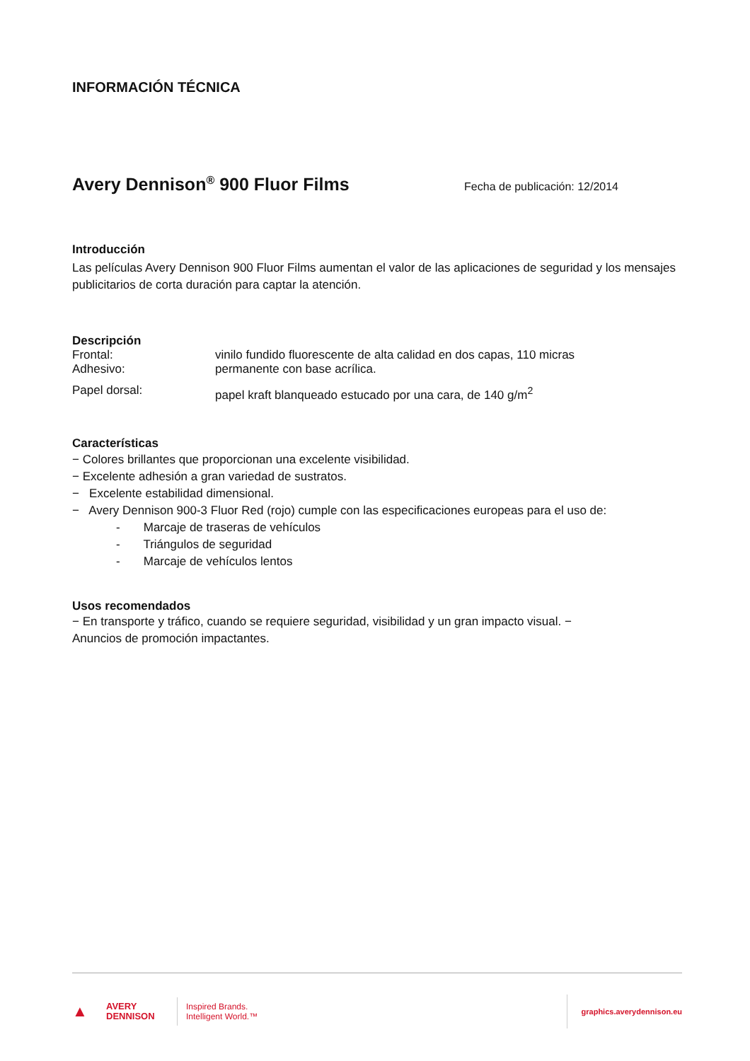INFORMACIÓN TÉCNICA
Avery Dennison<sup>®</sup> 900 Fluor Films
Fecha de publicación: 12/2014
Introducción
Las películas Avery Dennison 900 Fluor Films aumentan el valor de las aplicaciones de seguridad y los mensajes publicitarios de corta duración para captar la atención.
Descripción
Frontal: vinilo fundido fluorescente de alta calidad en dos capas, 110 micras
Adhesivo: permanente con base acrílica.
Papel dorsal: papel kraft blanqueado estucado por una cara, de 140 g/m<sup>2</sup>
Características
− Colores brillantes que proporcionan una excelente visibilidad.
− Excelente adhesión a gran variedad de sustratos.
− Excelente estabilidad dimensional.
− Avery Dennison 900-3 Fluor Red (rojo) cumple con las especificaciones europeas para el uso de:
- Marcaje de traseras de vehículos
- Triángulos de seguridad
- Marcaje de vehículos lentos
Usos recomendados
− En transporte y tráfico, cuando se requiere seguridad, visibilidad y un gran impacto visual. −
Anuncios de promoción impactantes.
▲
AVERY
DENNISON
Inspired Brands.
Intelligent World.™
graphics.averydennison.eu